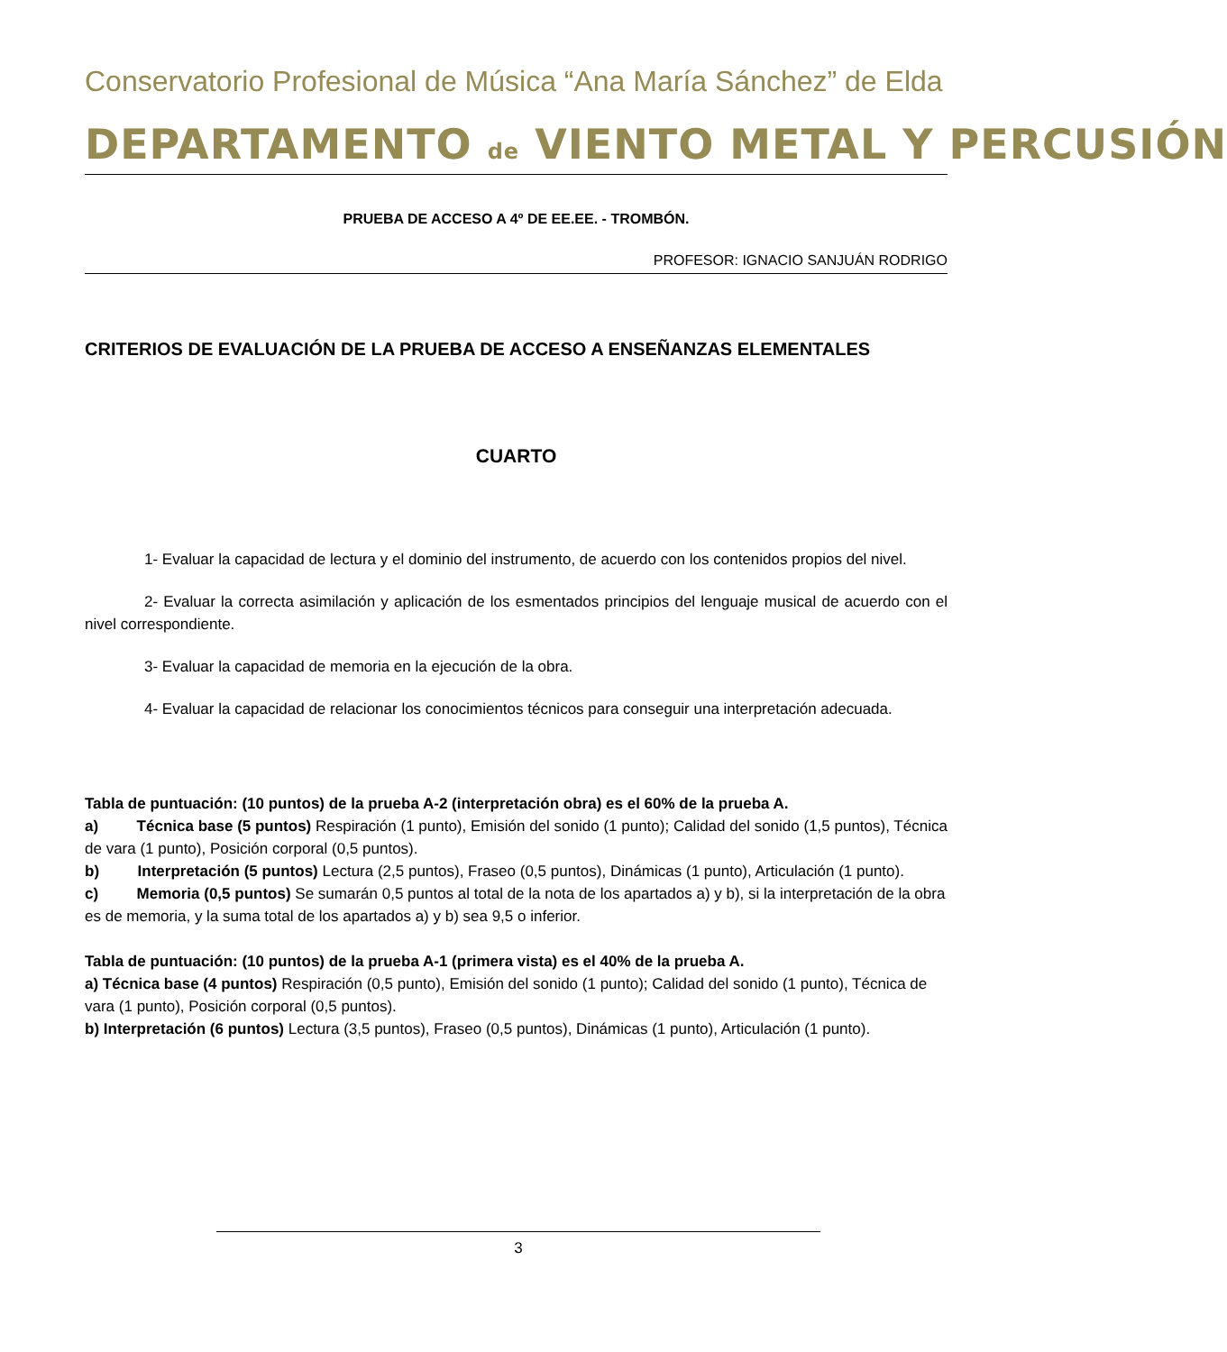Conservatorio Profesional de Música “Ana María Sánchez” de Elda
DEPARTAMENTO de VIENTO METAL Y PERCUSIÓN
PRUEBA DE ACCESO A 4º DE EE.EE. - TROMBÓN.
PROFESOR: IGNACIO SANJUÁN RODRIGO
CRITERIOS DE EVALUACIÓN DE LA PRUEBA DE ACCESO A ENSEÑANZAS ELEMENTALES
CUARTO
1- Evaluar la capacidad de lectura y el dominio del instrumento, de acuerdo con los contenidos propios del nivel.
2- Evaluar la correcta asimilación y aplicación de los esmentados principios del lenguaje musical de acuerdo con el nivel correspondiente.
3- Evaluar la capacidad de memoria en la ejecución de la obra.
4- Evaluar la capacidad de relacionar los conocimientos técnicos para conseguir una interpretación adecuada.
Tabla de puntuación: (10 puntos) de la prueba A-2 (interpretación obra) es el 60% de la prueba A.
a) Técnica base (5 puntos) Respiración (1 punto), Emisión del sonido (1 punto); Calidad del sonido (1,5 puntos), Técnica de vara (1 punto), Posición corporal (0,5 puntos).
b) Interpretación (5 puntos) Lectura (2,5 puntos), Fraseo (0,5 puntos), Dinámicas (1 punto), Articulación (1 punto).
c) Memoria (0,5 puntos) Se sumarán 0,5 puntos al total de la nota de los apartados a) y b), si la interpretación de la obra es de memoria, y la suma total de los apartados a) y b) sea 9,5 o inferior.
Tabla de puntuación: (10 puntos) de la prueba A-1 (primera vista) es el 40% de la prueba A.
a) Técnica base (4 puntos) Respiración (0,5 punto), Emisión del sonido (1 punto); Calidad del sonido (1 punto), Técnica de vara (1 punto), Posición corporal (0,5 puntos).
b) Interpretación (6 puntos) Lectura (3,5 puntos), Fraseo (0,5 puntos), Dinámicas (1 punto), Articulación (1 punto).
3